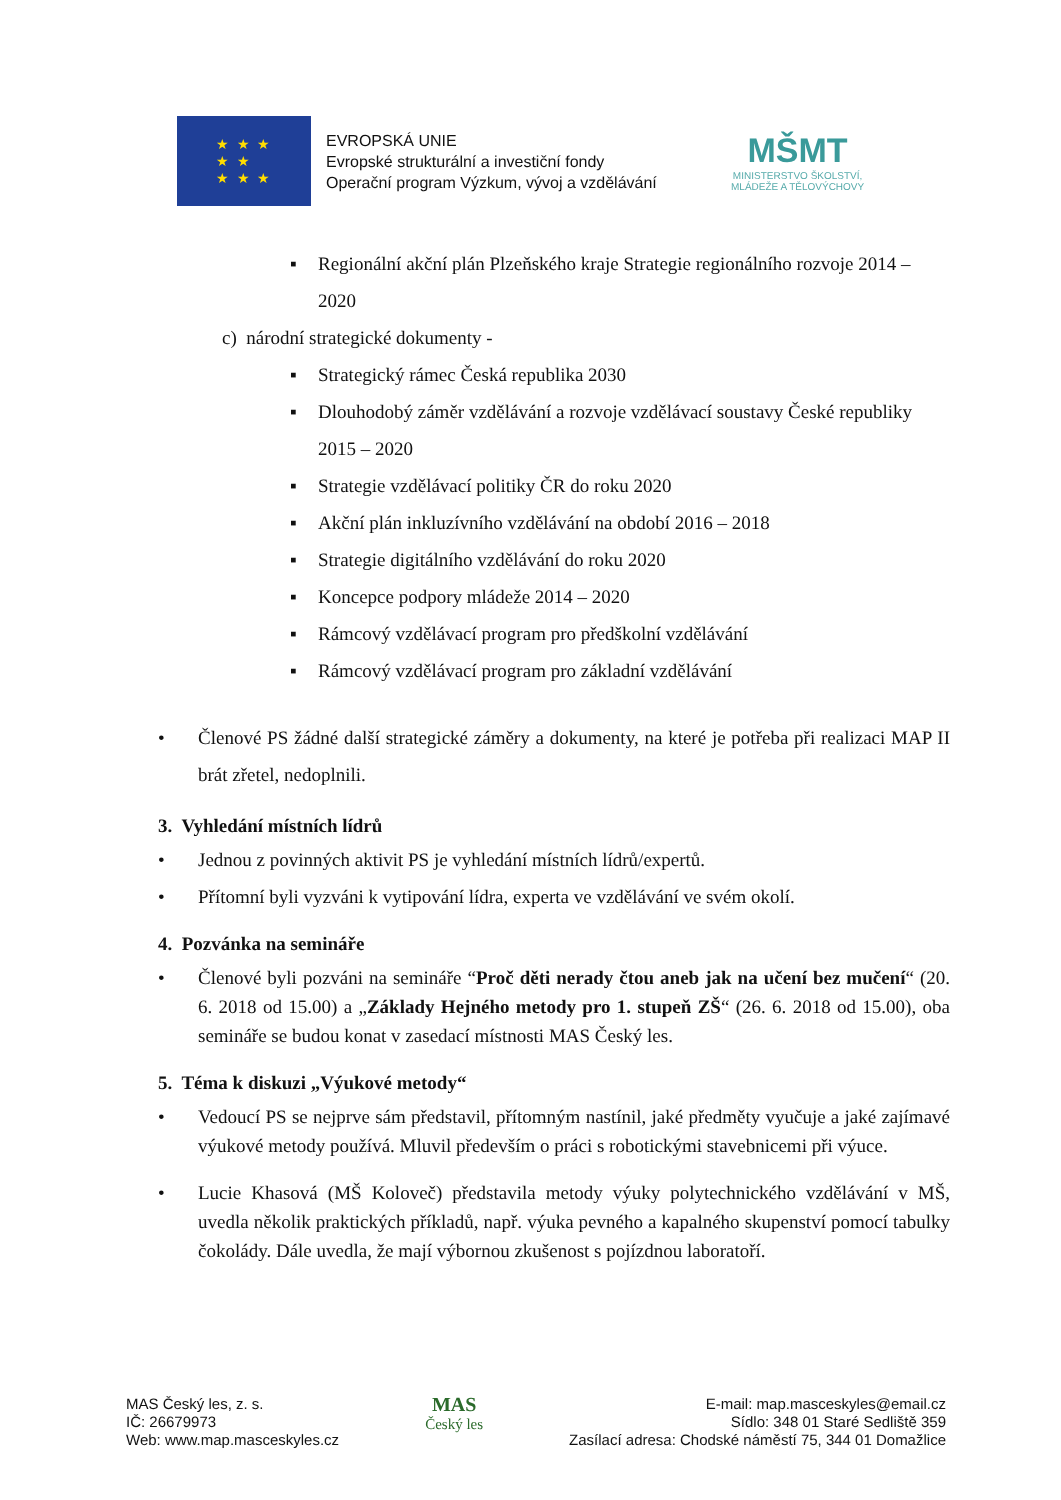★ ★ ★
★ ★
★ ★ ★
EVROPSKÁ UNIE
Evropské strukturální a investiční fondy
Operační program Výzkum, vývoj a vzdělávání
MŠMT
MINISTERSTVO ŠKOLSTVÍ,
MLÁDEŽE A TĚLOVÝCHOVY
▪ Regionální akční plán Plzeňského kraje Strategie regionálního rozvoje 2014 – 2020
c) národní strategické dokumenty -
▪ Strategický rámec Česká republika 2030
▪ Dlouhodobý záměr vzdělávání a rozvoje vzdělávací soustavy České republiky 2015 – 2020
▪ Strategie vzdělávací politiky ČR do roku 2020
▪ Akční plán inkluzívního vzdělávání na období 2016 – 2018
▪ Strategie digitálního vzdělávání do roku 2020
▪ Koncepce podpory mládeže 2014 – 2020
▪ Rámcový vzdělávací program pro předškolní vzdělávání
▪ Rámcový vzdělávací program pro základní vzdělávání
• Členové PS žádné další strategické záměry a dokumenty, na které je potřeba při realizaci MAP II brát zřetel, nedoplnili.
3. Vyhledání místních lídrů
• Jednou z povinných aktivit PS je vyhledání místních lídrů/expertů.
• Přítomní byli vyzváni k vytipování lídra, experta ve vzdělávání ve svém okolí.
4. Pozvánka na semináře
• Členové byli pozváni na semináře “Proč děti nerady čtou aneb jak na učení bez mučení“ (20. 6. 2018 od 15.00) a „Základy Hejného metody pro 1. stupeň ZŠ“ (26. 6. 2018 od 15.00), oba semináře se budou konat v zasedací místnosti MAS Český les.
5. Téma k diskuzi „Výukové metody“
• Vedoucí PS se nejprve sám představil, přítomným nastínil, jaké předměty vyučuje a jaké zajímavé výukové metody používá. Mluvil především o práci s robotickými stavebnicemi při výuce.
• Lucie Khasová (MŠ Koloveč) představila metody výuky polytechnického vzdělávání v MŠ, uvedla několik praktických příkladů, např. výuka pevného a kapalného skupenství pomocí tabulky čokolády. Dále uvedla, že mají výbornou zkušenost s pojízdnou laboratoří.
MAS Český les, z. s.
IČ: 26679973
Web: www.map.masceskyles.cz
MAS
Český les
E-mail: map.masceskyles@email.cz
Sídlo: 348 01 Staré Sedliště 359
Zasílací adresa: Chodské náměstí 75, 344 01 Domažlice